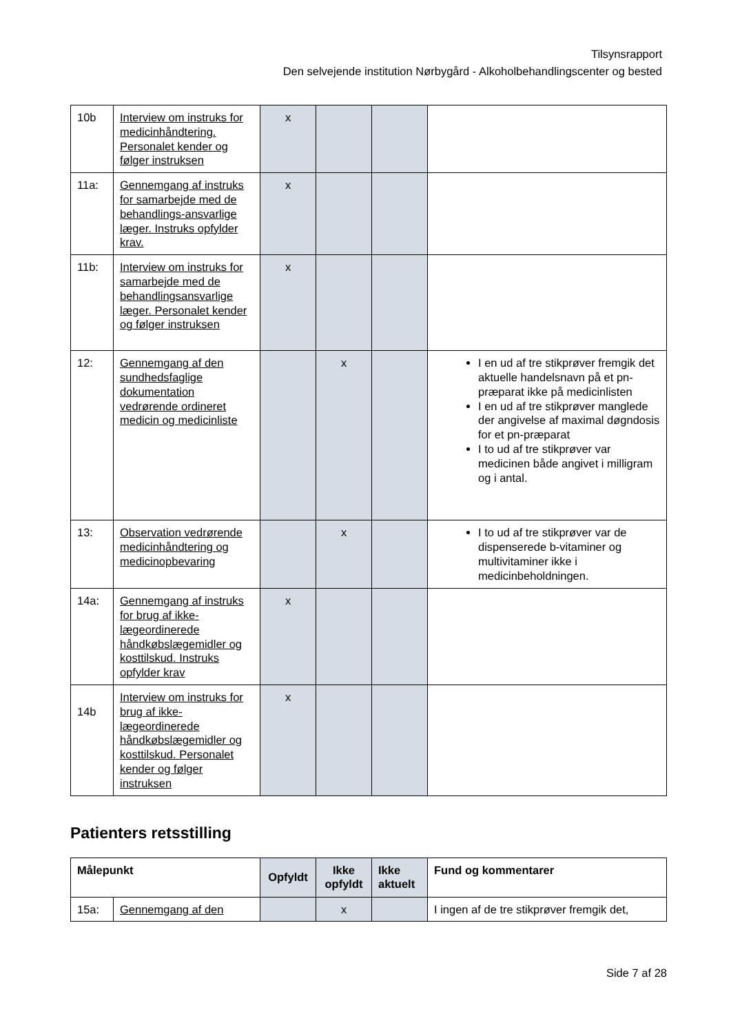Tilsynsrapport
Den selvejende institution Nørbygård - Alkoholbehandlingscenter og bested
| 10b | Interview om instruks for medicinhåndtering. Personalet kender og følger instruksen | x | | | |
| 11a: | Gennemgang af instruks for samarbejde med de behandlings-ansvarlige læger. Instruks opfylder krav. | x | | | |
| 11b: | Interview om instruks for samarbejde med de behandlingsansvarlige læger. Personalet kender og følger instruksen | x | | | |
| 12: | Gennemgang af den sundhedsfaglige dokumentation vedrørende ordineret medicin og medicinliste | | x | | I en ud af tre stikprøver fremgik det aktuelle handelsnavn på et pn-præparat ikke på medicinlisten I en ud af tre stikprøver manglede der angivelse af maximal døgndosis for et pn-præparat I to ud af tre stikprøver var medicinen både angivet i milligram og i antal. |
| 13: | Observation vedrørende medicinhåndtering og medicinopbevaring | | x | | I to ud af tre stikprøver var de dispenserede b-vitaminer og multivitaminer ikke i medicinbeholdningen. |
| 14a: | Gennemgang af instruks for brug af ikke-lægeordinerede håndkøbslægemidler og kosttilskud. Instruks opfylder krav | x | | | |
| 14b | Interview om instruks for brug af ikke-lægeordinerede håndkøbslægemidler og kosttilskud. Personalet kender og følger instruksen | x | | | |
Patienters retsstilling
| Målepunkt | | Opfyldt | Ikke opfyldt | Ikke aktuelt | Fund og kommentarer |
| --- | --- | --- | --- | --- | --- |
| 15a: | Gennemgang af den | | x | | I ingen af de tre stikprøver fremgik det, |
Side 7 af 28